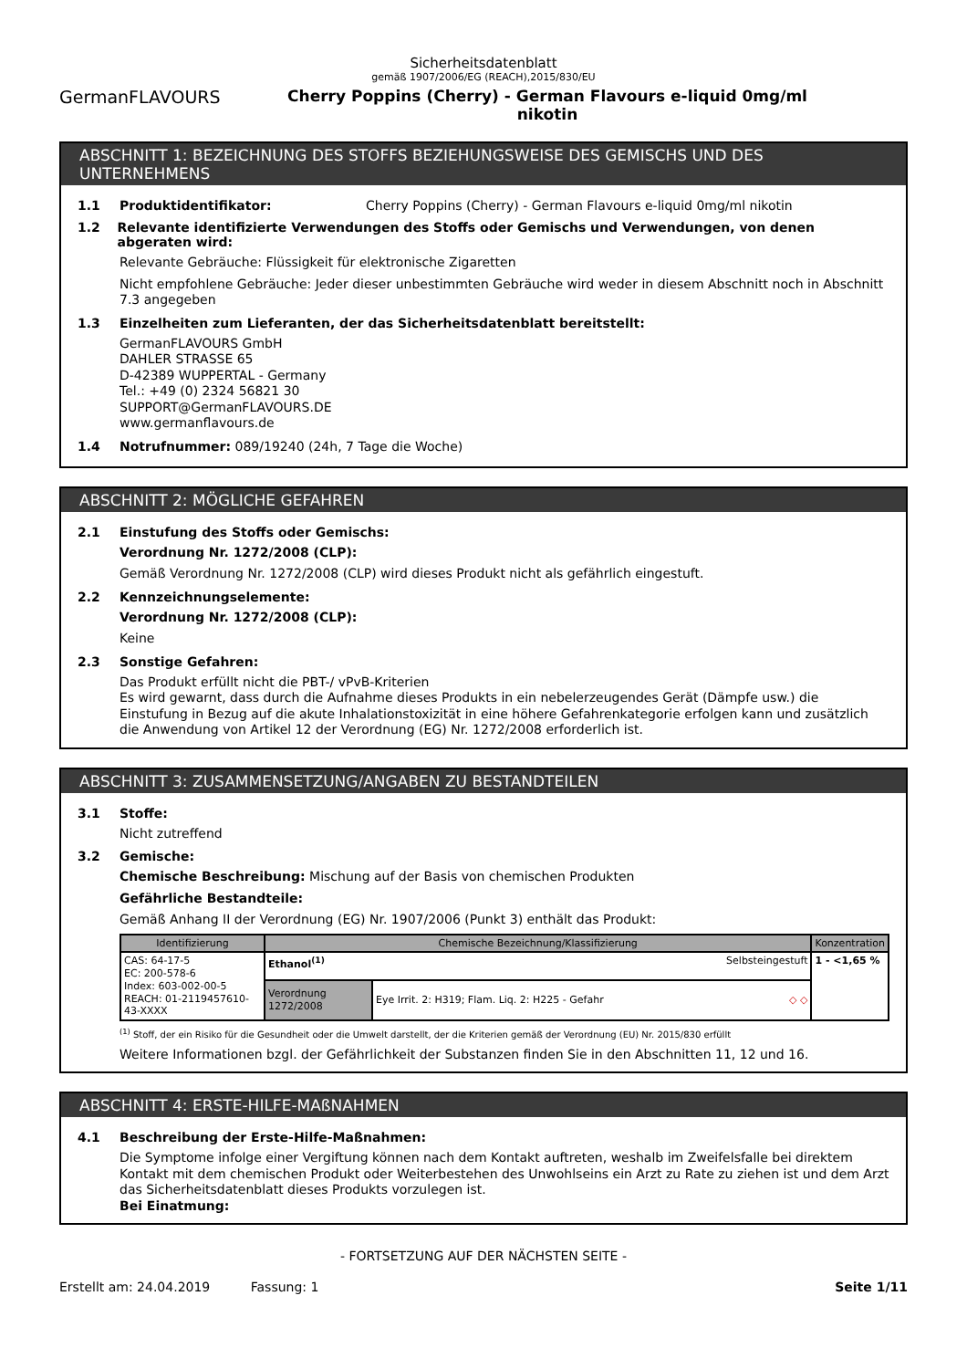Sicherheitsdatenblatt
gemäß 1907/2006/EG (REACH),2015/830/EU
GermanFLAVOURS Cherry Poppins (Cherry) - German Flavours e-liquid 0mg/ml
nikotin
ABSCHNITT 1: BEZEICHNUNG DES STOFFS BEZIEHUNGSWEISE DES GEMISCHS UND DES UNTERNEHMENS
1.1 Produktidentifikator: Cherry Poppins (Cherry) - German Flavours e-liquid 0mg/ml nikotin
1.2 Relevante identifizierte Verwendungen des Stoffs oder Gemischs und Verwendungen, von denen abgeraten wird:
Relevante Gebräuche: Flüssigkeit für elektronische Zigaretten
Nicht empfohlene Gebräuche: Jeder dieser unbestimmten Gebräuche wird weder in diesem Abschnitt noch in Abschnitt 7.3 angegeben
1.3 Einzelheiten zum Lieferanten, der das Sicherheitsdatenblatt bereitstellt:
GermanFLAVOURS GmbH
DAHLER STRASSE 65
D-42389 WUPPERTAL - Germany
Tel.: +49 (0) 2324 56821 30
SUPPORT@GermanFLAVOURS.DE
www.germanflavours.de
1.4 Notrufnummer: 089/19240 (24h, 7 Tage die Woche)
ABSCHNITT 2: MÖGLICHE GEFAHREN
2.1 Einstufung des Stoffs oder Gemischs:
Verordnung Nr. 1272/2008 (CLP):
Gemäß Verordnung Nr. 1272/2008 (CLP) wird dieses Produkt nicht als gefährlich eingestuft.
2.2 Kennzeichnungselemente:
Verordnung Nr. 1272/2008 (CLP):
Keine
2.3 Sonstige Gefahren:
Das Produkt erfüllt nicht die PBT-/ vPvB-Kriterien
Es wird gewarnt, dass durch die Aufnahme dieses Produkts in ein nebelerzeugendes Gerät (Dämpfe usw.) die Einstufung in Bezug auf die akute Inhalationstoxizität in eine höhere Gefahrenkategorie erfolgen kann und zusätzlich die Anwendung von Artikel 12 der Verordnung (EG) Nr. 1272/2008 erforderlich ist.
ABSCHNITT 3: ZUSAMMENSETZUNG/ANGABEN ZU BESTANDTEILEN
3.1 Stoffe:
Nicht zutreffend
3.2 Gemische:
Chemische Beschreibung: Mischung auf der Basis von chemischen Produkten
Gefährliche Bestandteile:
Gemäß Anhang II der Verordnung (EG) Nr. 1907/2006 (Punkt 3) enthält das Produkt:
| Identifizierung | Chemische Bezeichnung/Klassifizierung | | Konzentration |
| --- | --- | --- | --- |
| CAS: 64-17-5 EC: 200-578-6 Index: 603-002-00-5 REACH: 01-2119457610-43-XXXX | Ethanol<sup>(1)</sup> Selbsteingestuft | | 1 - <1,65 % |
| | Verordnung 1272/2008 | Eye Irrit. 2: H319; Flam. Liq. 2: H225 - Gefahr ◇ ◇ | |
<sup>(1)</sup> Stoff, der ein Risiko für die Gesundheit oder die Umwelt darstellt, der die Kriterien gemäß der Verordnung (EU) Nr. 2015/830 erfüllt
Weitere Informationen bzgl. der Gefährlichkeit der Substanzen finden Sie in den Abschnitten 11, 12 und 16.
ABSCHNITT 4: ERSTE-HILFE-MAßNAHMEN
4.1 Beschreibung der Erste-Hilfe-Maßnahmen:
Die Symptome infolge einer Vergiftung können nach dem Kontakt auftreten, weshalb im Zweifelsfalle bei direktem Kontakt mit dem chemischen Produkt oder Weiterbestehen des Unwohlseins ein Arzt zu Rate zu ziehen ist und dem Arzt das Sicherheitsdatenblatt dieses Produkts vorzulegen ist.
Bei Einatmung:
- FORTSETZUNG AUF DER NÄCHSTEN SEITE -
Erstellt am: 24.04.2019 Fassung: 1 Seite 1/11